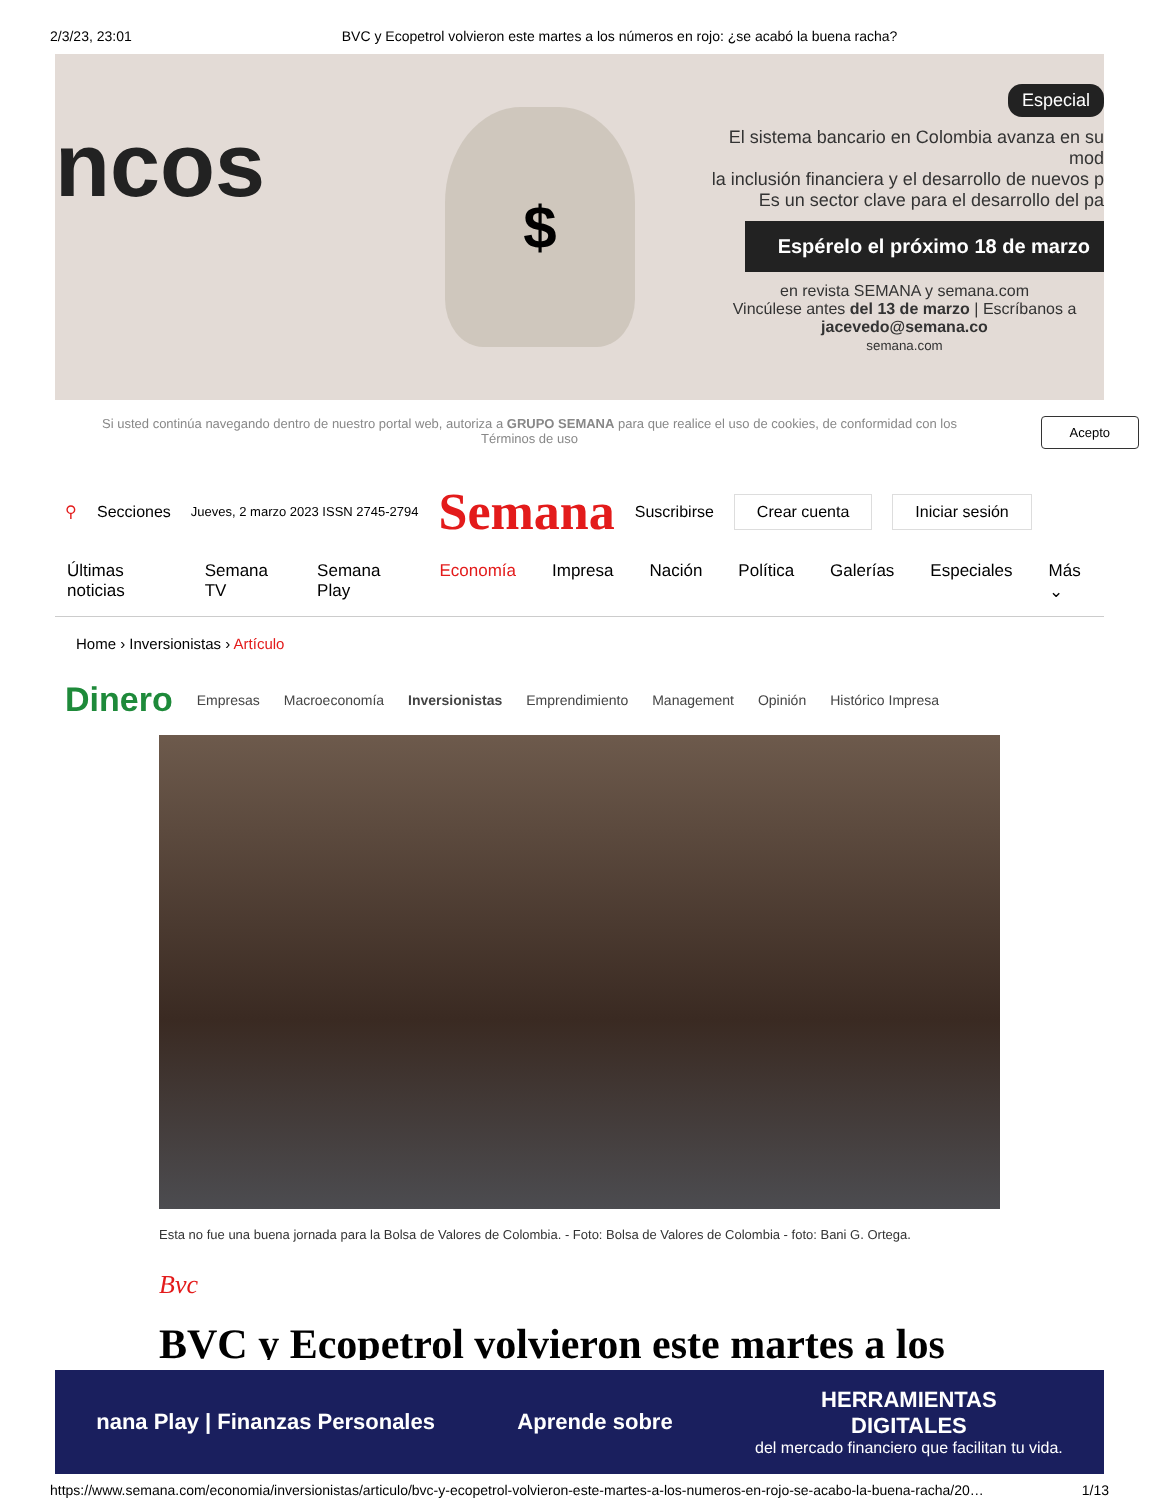2/3/23, 23:01 BVC y Ecopetrol volvieron este martes a los números en rojo: ¿se acabó la buena racha?
ncos
$
Especial
El sistema bancario en Colombia avanza en su mod
la inclusión financiera y el desarrollo de nuevos p
Es un sector clave para el desarrollo del pa
Espérelo el próximo 18 de marzo
en revista SEMANA y semana.com
Vincúlese antes del 13 de marzo | Escríbanos a jacevedo@semana.co
semana.com
Si usted continúa navegando dentro de nuestro portal web, autoriza a GRUPO SEMANA para que realice el uso de cookies, de conformidad con los Términos de uso Acepto
⚲ Secciones Jueves, 2 marzo 2023 ISSN 2745-2794 Semana Suscribirse Crear cuenta Iniciar sesión
Últimas noticias Semana TV Semana Play Economía Impresa Nación Política Galerías Especiales Más ⌄
Home › Inversionistas › Artículo
Dinero Empresas Macroeconomía Inversionistas Emprendimiento Management Opinión Histórico Impresa
Esta no fue una buena jornada para la Bolsa de Valores de Colombia. - Foto: Bolsa de Valores de Colombia - foto: Bani G. Ortega.
Bvc
BVC y Ecopetrol volvieron este martes a los
nana Play | Finanzas Personales Aprende sobre
HERRAMIENTAS
DIGITALES
del mercado financiero que facilitan tu vida.
https://www.semana.com/economia/inversionistas/articulo/bvc-y-ecopetrol-volvieron-este-martes-a-los-numeros-en-rojo-se-acabo-la-buena-racha/20… 1/13